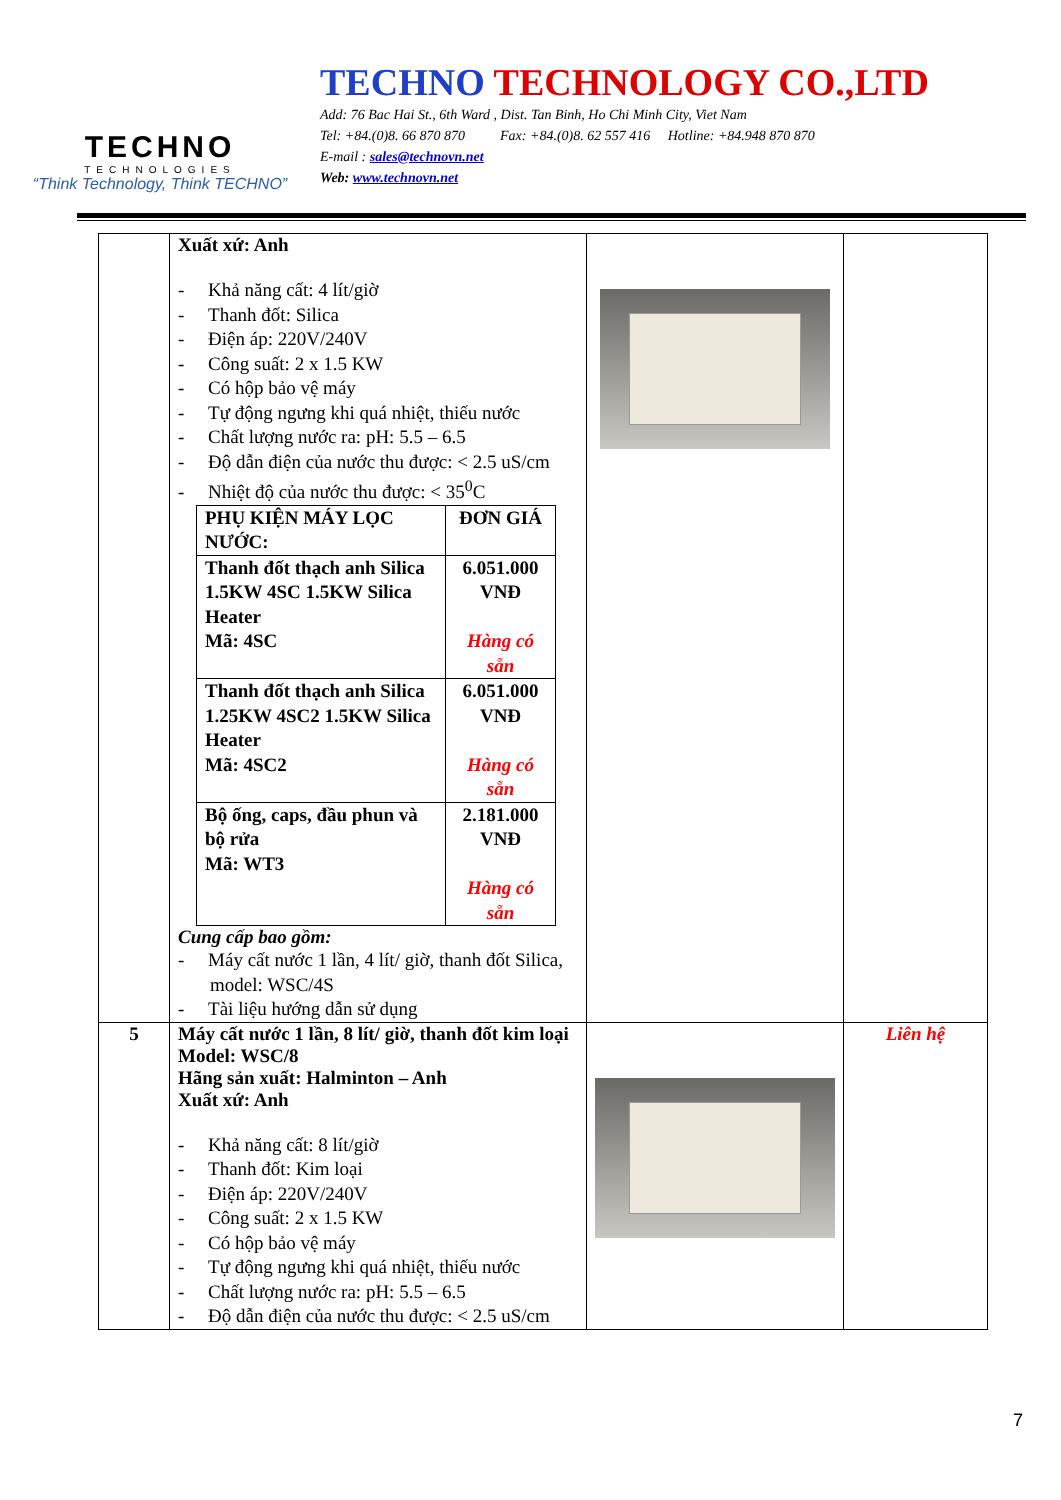TECHNO
TECHNOLOGIES
“Think Technology, Think TECHNO”
TECHNO TECHNOLOGY CO.,LTD
Add: 76 Bac Hai St., 6th Ward , Dist. Tan Binh, Ho Chi Minh City, Viet Nam
Tel: +84.(0)8. 66 870 870 Fax: +84.(0)8. 62 557 416 Hotline: +84.948 870 870
E-mail : sales@technovn.net
Web: www.technovn.net
| | Xuất xứ: Anh - Khả năng cất: 4 lít/giờ - Thanh đốt: Silica - Điện áp: 220V/240V - Công suất: 2 x 1.5 KW - Có hộp bảo vệ máy - Tự động ngưng khi quá nhiệt, thiếu nước - Chất lượng nước ra: pH: 5.5 – 6.5 - Độ dẫn điện của nước thu được: < 2.5 uS/cm - Nhiệt độ của nước thu được: < 35<sup>0</sup>C / PHỤ KIỆN MÁY LỌC NƯỚC: / ĐƠN GIÁ / / --- / --- / / Thanh đốt thạch anh Silica 1.5KW 4SC 1.5KW Silica Heater Mã: 4SC / 6.051.000 VNĐ Hàng có sẵn / / Thanh đốt thạch anh Silica 1.25KW 4SC2 1.5KW Silica Heater Mã: 4SC2 / 6.051.000 VNĐ Hàng có sẵn / / Bộ ống, caps, đầu phun và bộ rửa Mã: WT3 / 2.181.000 VNĐ Hàng có sẵn / Cung cấp bao gồm: - Máy cất nước 1 lần, 4 lít/ giờ, thanh đốt Silica, model: WSC/4S - Tài liệu hướng dẫn sử dụng | | |
| 5 | Máy cất nước 1 lần, 8 lít/ giờ, thanh đốt kim loại Model: WSC/8 Hãng sản xuất: Halminton – Anh Xuất xứ: Anh - Khả năng cất: 8 lít/giờ - Thanh đốt: Kim loại - Điện áp: 220V/240V - Công suất: 2 x 1.5 KW - Có hộp bảo vệ máy - Tự động ngưng khi quá nhiệt, thiếu nước - Chất lượng nước ra: pH: 5.5 – 6.5 - Độ dẫn điện của nước thu được: < 2.5 uS/cm | | Liên hệ |
7